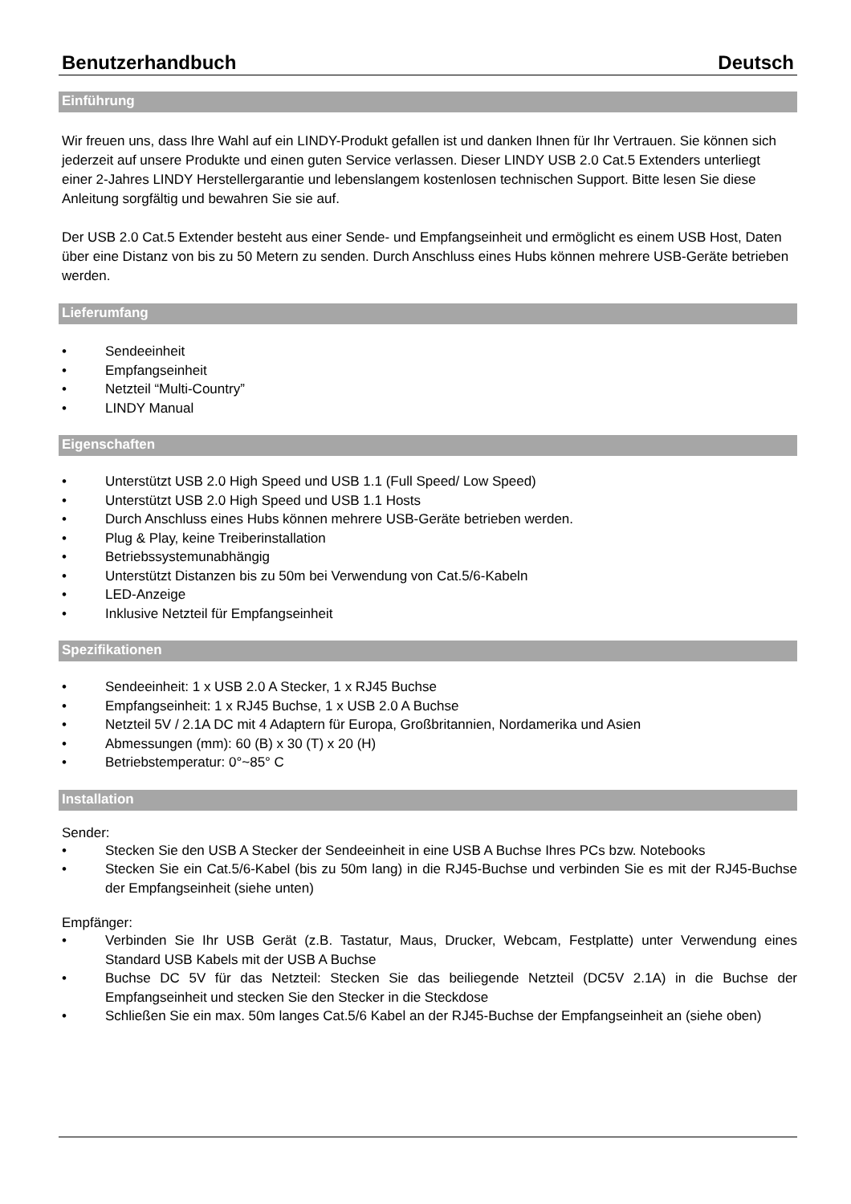Benutzerhandbuch Deutsch
Einführung
Wir freuen uns, dass Ihre Wahl auf ein LINDY-Produkt gefallen ist und danken Ihnen für Ihr Vertrauen. Sie können sich jederzeit auf unsere Produkte und einen guten Service verlassen. Dieser LINDY USB 2.0 Cat.5 Extenders unterliegt einer 2-Jahres LINDY Herstellergarantie und lebenslangem kostenlosen technischen Support. Bitte lesen Sie diese Anleitung sorgfältig und bewahren Sie sie auf.
Der USB 2.0 Cat.5 Extender besteht aus einer Sende- und Empfangseinheit und ermöglicht es einem USB Host, Daten über eine Distanz von bis zu 50 Metern zu senden. Durch Anschluss eines Hubs können mehrere USB-Geräte betrieben werden.
Lieferumfang
• Sendeeinheit
• Empfangseinheit
• Netzteil “Multi-Country”
• LINDY Manual
Eigenschaften
• Unterstützt USB 2.0 High Speed und USB 1.1 (Full Speed/ Low Speed)
• Unterstützt USB 2.0 High Speed und USB 1.1 Hosts
• Durch Anschluss eines Hubs können mehrere USB-Geräte betrieben werden.
• Plug & Play, keine Treiberinstallation
• Betriebssystemunabhängig
• Unterstützt Distanzen bis zu 50m bei Verwendung von Cat.5/6-Kabeln
• LED-Anzeige
• Inklusive Netzteil für Empfangseinheit
Spezifikationen
• Sendeeinheit: 1 x USB 2.0 A Stecker, 1 x RJ45 Buchse
• Empfangseinheit: 1 x RJ45 Buchse, 1 x USB 2.0 A Buchse
• Netzteil 5V / 2.1A DC mit 4 Adaptern für Europa, Großbritannien, Nordamerika und Asien
• Abmessungen (mm): 60 (B) x 30 (T) x 20 (H)
• Betriebstemperatur: 0°~85° C
Installation
Sender:
• Stecken Sie den USB A Stecker der Sendeeinheit in eine USB A Buchse Ihres PCs bzw. Notebooks
• Stecken Sie ein Cat.5/6-Kabel (bis zu 50m lang) in die RJ45-Buchse und verbinden Sie es mit der RJ45-Buchse der Empfangseinheit (siehe unten)
Empfänger:
• Verbinden Sie Ihr USB Gerät (z.B. Tastatur, Maus, Drucker, Webcam, Festplatte) unter Verwendung eines Standard USB Kabels mit der USB A Buchse
• Buchse DC 5V für das Netzteil: Stecken Sie das beiliegende Netzteil (DC5V 2.1A) in die Buchse der Empfangseinheit und stecken Sie den Stecker in die Steckdose
• Schließen Sie ein max. 50m langes Cat.5/6 Kabel an der RJ45-Buchse der Empfangseinheit an (siehe oben)